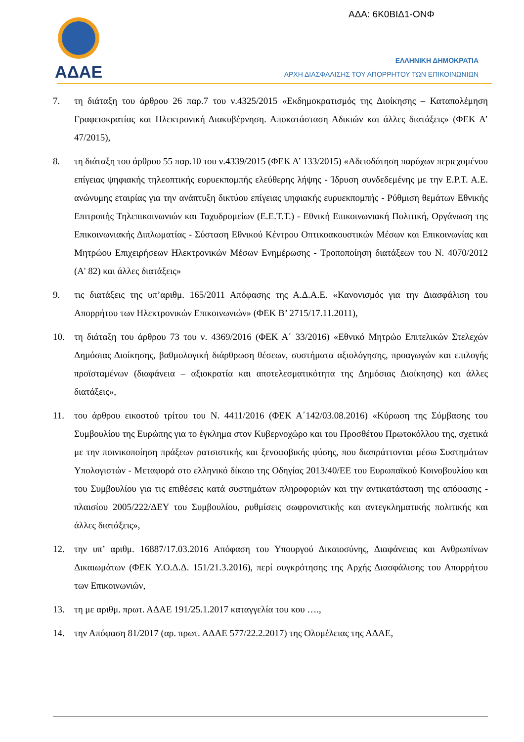ΑΔΑ: 6Κ0ΒΙΔ1-ΟΝΦ
ΑΔΑΕ
ΕΛΛΗΝΙΚΗ ΔΗΜΟΚΡΑΤΙΑ
ΑΡΧΗ ΔΙΑΣΦΑΛΙΣΗΣ ΤΟΥ ΑΠΟΡΡΗΤΟΥ ΤΩΝ ΕΠΙΚΟΙΝΩΝΙΩΝ
7. τη διάταξη του άρθρου 26 παρ.7 του ν.4325/2015 «Εκδημοκρατισμός της Διοίκησης – Καταπολέμηση Γραφειοκρατίας και Ηλεκτρονική Διακυβέρνηση. Αποκατάσταση Αδικιών και άλλες διατάξεις» (ΦΕΚ Α’ 47/2015),
8. τη διάταξη του άρθρου 55 παρ.10 του ν.4339/2015 (ΦΕΚ Α’ 133/2015) «Αδειοδότηση παρόχων περιεχομένου επίγειας ψηφιακής τηλεοπτικής ευρυεκπομπής ελεύθερης λήψης - Ίδρυση συνδεδεμένης με την Ε.Ρ.Τ. Α.Ε. ανώνυμης εταιρίας για την ανάπτυξη δικτύου επίγειας ψηφιακής ευρυεκπομπής - Ρύθμιση θεμάτων Εθνικής Επιτροπής Τηλεπικοινωνιών και Ταχυδρομείων (Ε.Ε.Τ.Τ.) - Εθνική Επικοινωνιακή Πολιτική, Οργάνωση της Επικοινωνιακής Διπλωματίας - Σύσταση Εθνικού Κέντρου Οπτικοακουστικών Μέσων και Επικοινωνίας και Μητρώου Επιχειρήσεων Ηλεκτρονικών Μέσων Ενημέρωσης - Τροποποίηση διατάξεων του Ν. 4070/2012 (Α' 82) και άλλες διατάξεις»
9. τις διατάξεις της υπ’αριθμ. 165/2011 Απόφασης της Α.Δ.Α.Ε. «Κανονισμός για την Διασφάλιση του Απορρήτου των Ηλεκτρονικών Επικοινωνιών» (ΦΕΚ Β’ 2715/17.11.2011),
10. τη διάταξη του άρθρου 73 του ν. 4369/2016 (ΦΕΚ Α΄ 33/2016) «Εθνικό Μητρώο Επιτελικών Στελεχών Δημόσιας Διοίκησης, βαθμολογική διάρθρωση θέσεων, συστήματα αξιολόγησης, προαγωγών και επιλογής προϊσταμένων (διαφάνεια – αξιοκρατία και αποτελεσματικότητα της Δημόσιας Διοίκησης) και άλλες διατάξεις»,
11. του άρθρου εικοστού τρίτου του Ν. 4411/2016 (ΦΕΚ Α΄142/03.08.2016) «Κύρωση της Σύμβασης του Συμβουλίου της Ευρώπης για το έγκλημα στον Κυβερνοχώρο και του Προσθέτου Πρωτοκόλλου της, σχετικά με την ποινικοποίηση πράξεων ρατσιστικής και ξενοφοβικής φύσης, που διαπράττονται μέσω Συστημάτων Υπολογιστών - Μεταφορά στο ελληνικό δίκαιο της Οδηγίας 2013/40/ΕΕ του Ευρωπαϊκού Κοινοβουλίου και του Συμβουλίου για τις επιθέσεις κατά συστημάτων πληροφοριών και την αντικατάσταση της απόφασης - πλαισίου 2005/222/ΔΕΥ του Συμβουλίου, ρυθμίσεις σωφρονιστικής και αντεγκληματικής πολιτικής και άλλες διατάξεις»,
12. την υπ’ αριθμ. 16887/17.03.2016 Απόφαση του Υπουργού Δικαιοσύνης, Διαφάνειας και Ανθρωπίνων Δικαιωμάτων (ΦΕΚ Υ.Ο.Δ.Δ. 151/21.3.2016), περί συγκρότησης της Αρχής Διασφάλισης του Απορρήτου των Επικοινωνιών,
13. τη με αριθμ. πρωτ. ΑΔΑΕ 191/25.1.2017 καταγγελία του κου ….,
14. την Απόφαση 81/2017 (αρ. πρωτ. ΑΔΑΕ 577/22.2.2017) της Ολομέλειας της ΑΔΑΕ,